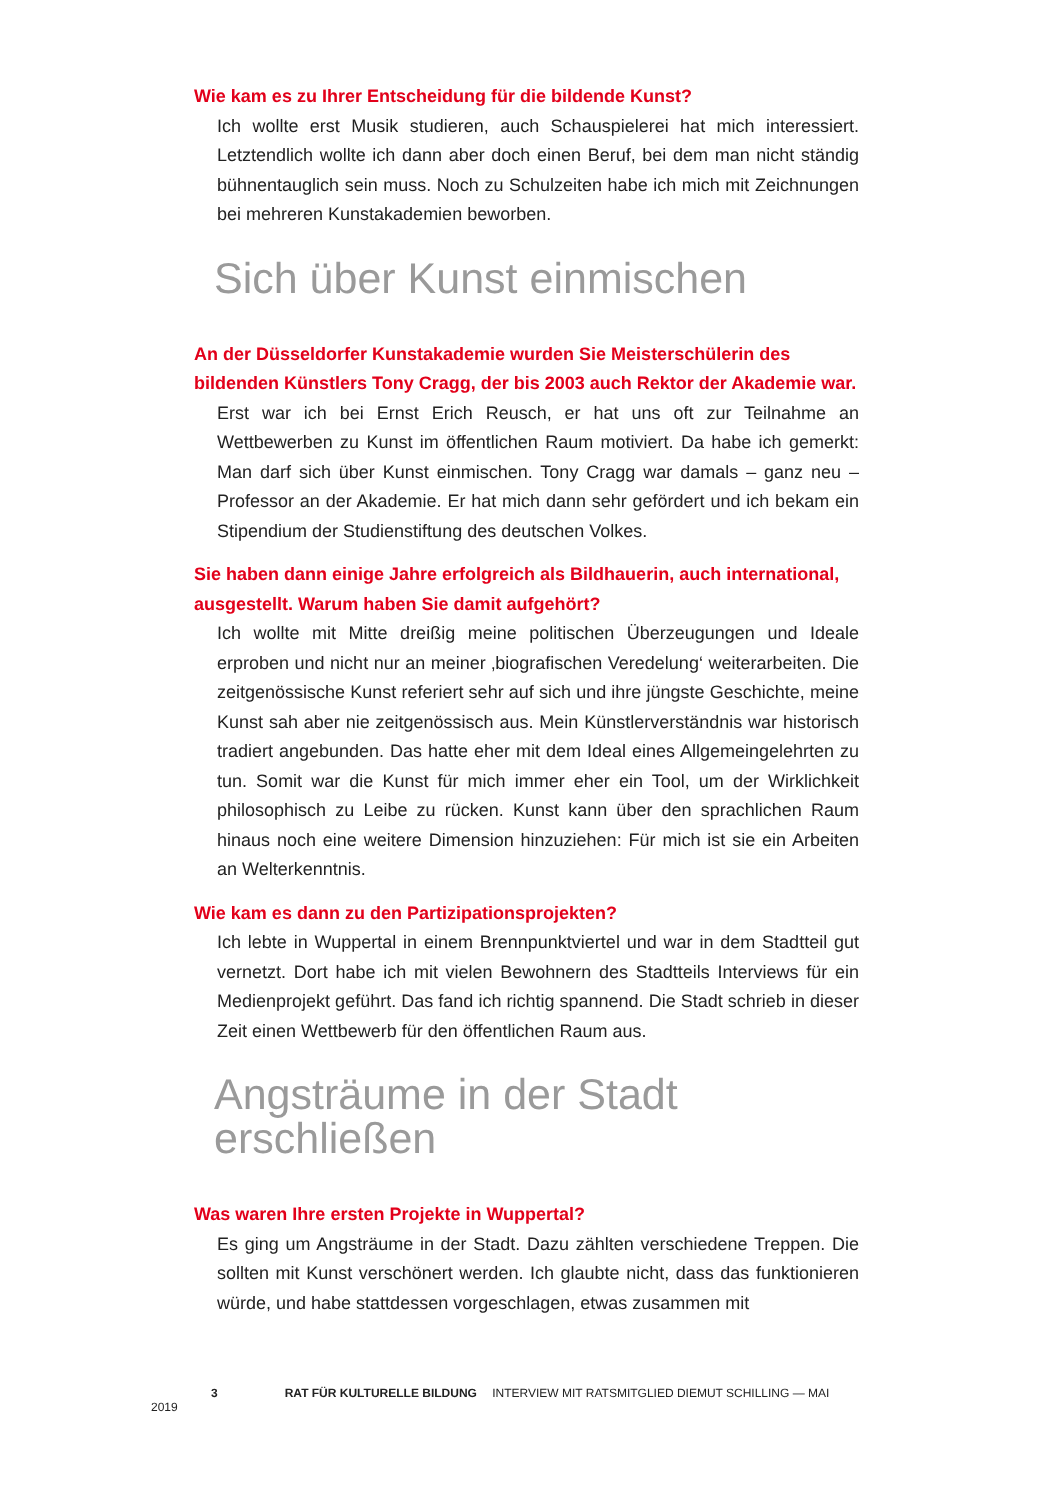Wie kam es zu Ihrer Entscheidung für die bildende Kunst?
Ich wollte erst Musik studieren, auch Schauspielerei hat mich interessiert. Letztendlich wollte ich dann aber doch einen Beruf, bei dem man nicht ständig bühnentauglich sein muss. Noch zu Schulzeiten habe ich mich mit Zeichnungen bei mehreren Kunstakademien beworben.
Sich über Kunst einmischen
An der Düsseldorfer Kunstakademie wurden Sie Meisterschülerin des bildenden Künstlers Tony Cragg, der bis 2003 auch Rektor der Akademie war.
Erst war ich bei Ernst Erich Reusch, er hat uns oft zur Teilnahme an Wettbewerben zu Kunst im öffentlichen Raum motiviert. Da habe ich gemerkt: Man darf sich über Kunst einmischen. Tony Cragg war damals – ganz neu – Professor an der Akademie. Er hat mich dann sehr gefördert und ich bekam ein Stipendium der Studienstiftung des deutschen Volkes.
Sie haben dann einige Jahre erfolgreich als Bildhauerin, auch international, ausgestellt. Warum haben Sie damit aufgehört?
Ich wollte mit Mitte dreißig meine politischen Überzeugungen und Ideale erproben und nicht nur an meiner ‚biografischen Veredelung‘ weiterarbeiten. Die zeitgenössische Kunst referiert sehr auf sich und ihre jüngste Geschichte, meine Kunst sah aber nie zeitgenössisch aus. Mein Künstlerverständnis war historisch tradiert angebunden. Das hatte eher mit dem Ideal eines Allgemeingelehrten zu tun. Somit war die Kunst für mich immer eher ein Tool, um der Wirklichkeit philosophisch zu Leibe zu rücken. Kunst kann über den sprachlichen Raum hinaus noch eine weitere Dimension hinzuziehen: Für mich ist sie ein Arbeiten an Welterkenntnis.
Wie kam es dann zu den Partizipationsprojekten?
Ich lebte in Wuppertal in einem Brennpunktviertel und war in dem Stadtteil gut vernetzt. Dort habe ich mit vielen Bewohnern des Stadtteils Interviews für ein Medienprojekt geführt. Das fand ich richtig spannend. Die Stadt schrieb in dieser Zeit einen Wettbewerb für den öffentlichen Raum aus.
Angsträume in der Stadt
erschließen
Was waren Ihre ersten Projekte in Wuppertal?
Es ging um Angsträume in der Stadt. Dazu zählten verschiedene Treppen. Die sollten mit Kunst verschönert werden. Ich glaubte nicht, dass das funktionieren würde, und habe stattdessen vorgeschlagen, etwas zusammen mit
3 RAT FÜR KULTURELLE BILDUNG INTERVIEW MIT RATSMITGLIED DIEMUT SCHILLING — MAI 2019